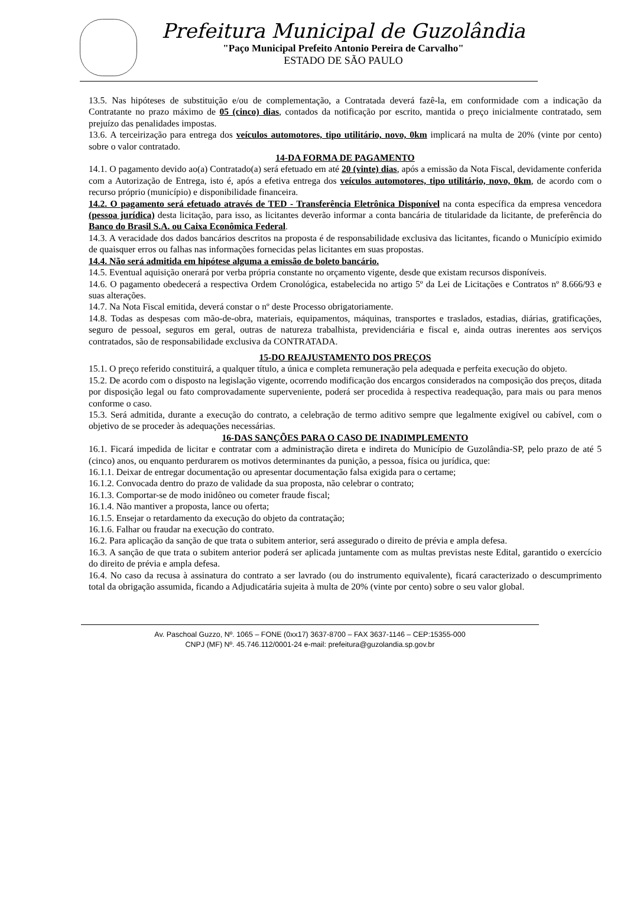Prefeitura Municipal de Guzolândia
"Paço Municipal Prefeito Antonio Pereira de Carvalho"
ESTADO DE SÃO PAULO
13.5. Nas hipóteses de substituição e/ou de complementação, a Contratada deverá fazê-la, em conformidade com a indicação da Contratante no prazo máximo de 05 (cinco) dias, contados da notificação por escrito, mantida o preço inicialmente contratado, sem prejuízo das penalidades impostas.
13.6. A terceirização para entrega dos veículos automotores, tipo utilitário, novo, 0km implicará na multa de 20% (vinte por cento) sobre o valor contratado.
14-DA FORMA DE PAGAMENTO
14.1. O pagamento devido ao(a) Contratado(a) será efetuado em até 20 (vinte) dias, após a emissão da Nota Fiscal, devidamente conferida com a Autorização de Entrega, isto é, após a efetiva entrega dos veículos automotores, tipo utilitário, novo, 0km, de acordo com o recurso próprio (município) e disponibilidade financeira.
14.2. O pagamento será efetuado através de TED - Transferência Eletrônica Disponível na conta específica da empresa vencedora (pessoa jurídica) desta licitação, para isso, as licitantes deverão informar a conta bancária de titularidade da licitante, de preferência do Banco do Brasil S.A. ou Caixa Econômica Federal.
14.3. A veracidade dos dados bancários descritos na proposta é de responsabilidade exclusiva das licitantes, ficando o Município eximido de quaisquer erros ou falhas nas informações fornecidas pelas licitantes em suas propostas.
14.4. Não será admitida em hipótese alguma a emissão de boleto bancário.
14.5. Eventual aquisição onerará por verba própria constante no orçamento vigente, desde que existam recursos disponíveis.
14.6. O pagamento obedecerá a respectiva Ordem Cronológica, estabelecida no artigo 5º da Lei de Licitações e Contratos nº 8.666/93 e suas alterações.
14.7. Na Nota Fiscal emitida, deverá constar o nº deste Processo obrigatoriamente.
14.8. Todas as despesas com mão-de-obra, materiais, equipamentos, máquinas, transportes e traslados, estadias, diárias, gratificações, seguro de pessoal, seguros em geral, outras de natureza trabalhista, previdenciária e fiscal e, ainda outras inerentes aos serviços contratados, são de responsabilidade exclusiva da CONTRATADA.
15-DO REAJUSTAMENTO DOS PREÇOS
15.1. O preço referido constituirá, a qualquer título, a única e completa remuneração pela adequada e perfeita execução do objeto.
15.2. De acordo com o disposto na legislação vigente, ocorrendo modificação dos encargos considerados na composição dos preços, ditada por disposição legal ou fato comprovadamente superveniente, poderá ser procedida à respectiva readequação, para mais ou para menos conforme o caso.
15.3. Será admitida, durante a execução do contrato, a celebração de termo aditivo sempre que legalmente exigível ou cabível, com o objetivo de se proceder às adequações necessárias.
16-DAS SANÇÕES PARA O CASO DE INADIMPLEMENTO
16.1. Ficará impedida de licitar e contratar com a administração direta e indireta do Município de Guzolândia-SP, pelo prazo de até 5 (cinco) anos, ou enquanto perdurarem os motivos determinantes da punição, a pessoa, física ou jurídica, que:
16.1.1. Deixar de entregar documentação ou apresentar documentação falsa exigida para o certame;
16.1.2. Convocada dentro do prazo de validade da sua proposta, não celebrar o contrato;
16.1.3. Comportar-se de modo inidôneo ou cometer fraude fiscal;
16.1.4. Não mantiver a proposta, lance ou oferta;
16.1.5. Ensejar o retardamento da execução do objeto da contratação;
16.1.6. Falhar ou fraudar na execução do contrato.
16.2. Para aplicação da sanção de que trata o subitem anterior, será assegurado o direito de prévia e ampla defesa.
16.3. A sanção de que trata o subitem anterior poderá ser aplicada juntamente com as multas previstas neste Edital, garantido o exercício do direito de prévia e ampla defesa.
16.4. No caso da recusa à assinatura do contrato a ser lavrado (ou do instrumento equivalente), ficará caracterizado o descumprimento total da obrigação assumida, ficando a Adjudicatária sujeita à multa de 20% (vinte por cento) sobre o seu valor global.
Av. Paschoal Guzzo, Nº. 1065 – FONE (0xx17) 3637-8700 – FAX 3637-1146 – CEP:15355-000
CNPJ (MF) Nº. 45.746.112/0001-24 e-mail: prefeitura@guzolandia.sp.gov.br